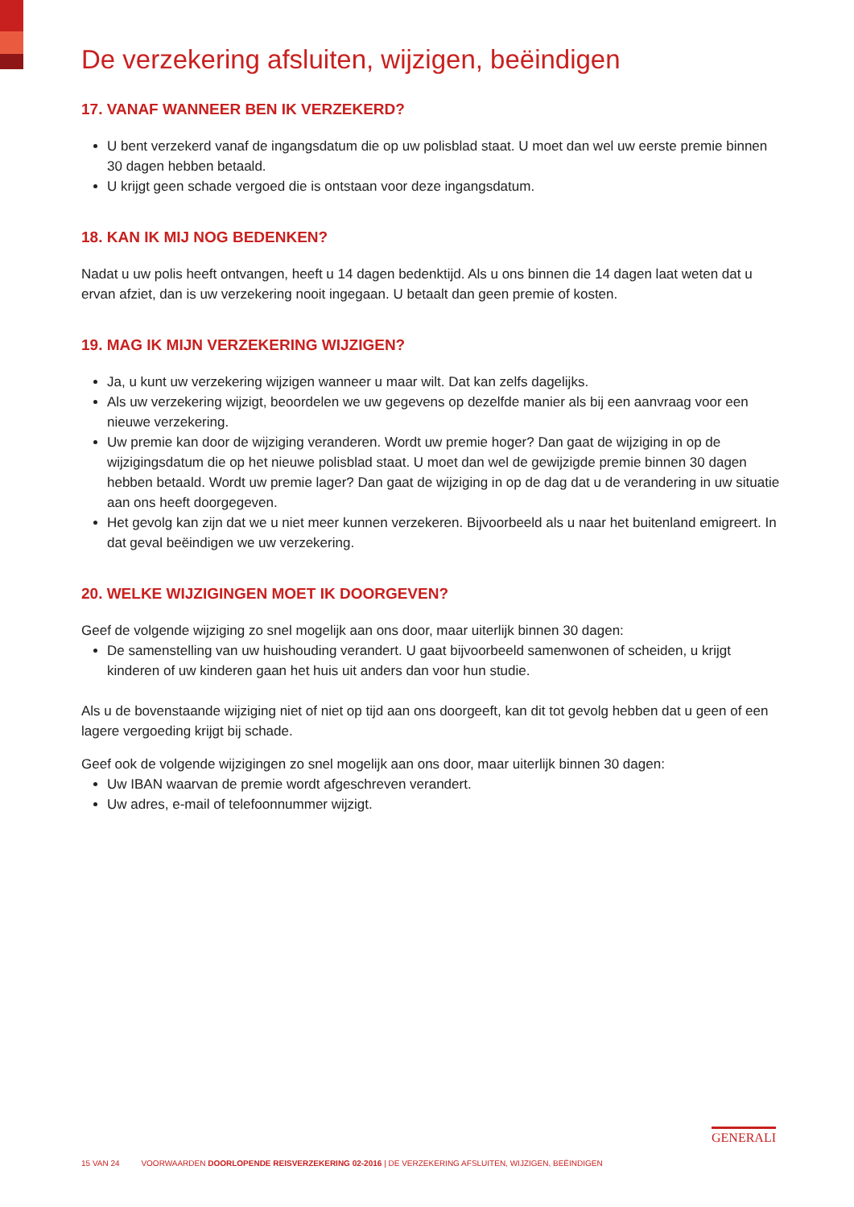De verzekering afsluiten, wijzigen, beëindigen
17. VANAF WANNEER BEN IK VERZEKERD?
U bent verzekerd vanaf de ingangsdatum die op uw polisblad staat. U moet dan wel uw eerste premie binnen 30 dagen hebben betaald.
U krijgt geen schade vergoed die is ontstaan voor deze ingangsdatum.
18. KAN IK MIJ NOG BEDENKEN?
Nadat u uw polis heeft ontvangen, heeft u 14 dagen bedenktijd. Als u ons binnen die 14 dagen laat weten dat u ervan afziet, dan is uw verzekering nooit ingegaan. U betaalt dan geen premie of kosten.
19. MAG IK MIJN VERZEKERING WIJZIGEN?
Ja, u kunt uw verzekering wijzigen wanneer u maar wilt. Dat kan zelfs dagelijks.
Als uw verzekering wijzigt, beoordelen we uw gegevens op dezelfde manier als bij een aanvraag voor een nieuwe verzekering.
Uw premie kan door de wijziging veranderen. Wordt uw premie hoger? Dan gaat de wijziging in op de wijzigingsdatum die op het nieuwe polisblad staat. U moet dan wel de gewijzigde premie binnen 30 dagen hebben betaald. Wordt uw premie lager? Dan gaat de wijziging in op de dag dat u de verandering in uw situatie aan ons heeft doorgegeven.
Het gevolg kan zijn dat we u niet meer kunnen verzekeren. Bijvoorbeeld als u naar het buitenland emigreert. In dat geval beëindigen we uw verzekering.
20. WELKE WIJZIGINGEN MOET IK DOORGEVEN?
Geef de volgende wijziging zo snel mogelijk aan ons door, maar uiterlijk binnen 30 dagen:
De samenstelling van uw huishouding verandert. U gaat bijvoorbeeld samenwonen of scheiden, u krijgt kinderen of uw kinderen gaan het huis uit anders dan voor hun studie.
Als u de bovenstaande wijziging niet of niet op tijd aan ons doorgeeft, kan dit tot gevolg hebben dat u geen of een lagere vergoeding krijgt bij schade.
Geef ook de volgende wijzigingen zo snel mogelijk aan ons door, maar uiterlijk binnen 30 dagen:
Uw IBAN waarvan de premie wordt afgeschreven verandert.
Uw adres, e-mail of telefoonnummer wijzigt.
15 VAN 24 VOORWAARDEN DOORLOPENDE REISVERZEKERING 02-2016 | DE VERZEKERING AFSLUITEN, WIJZIGEN, BEËINDIGEN
GENERALI